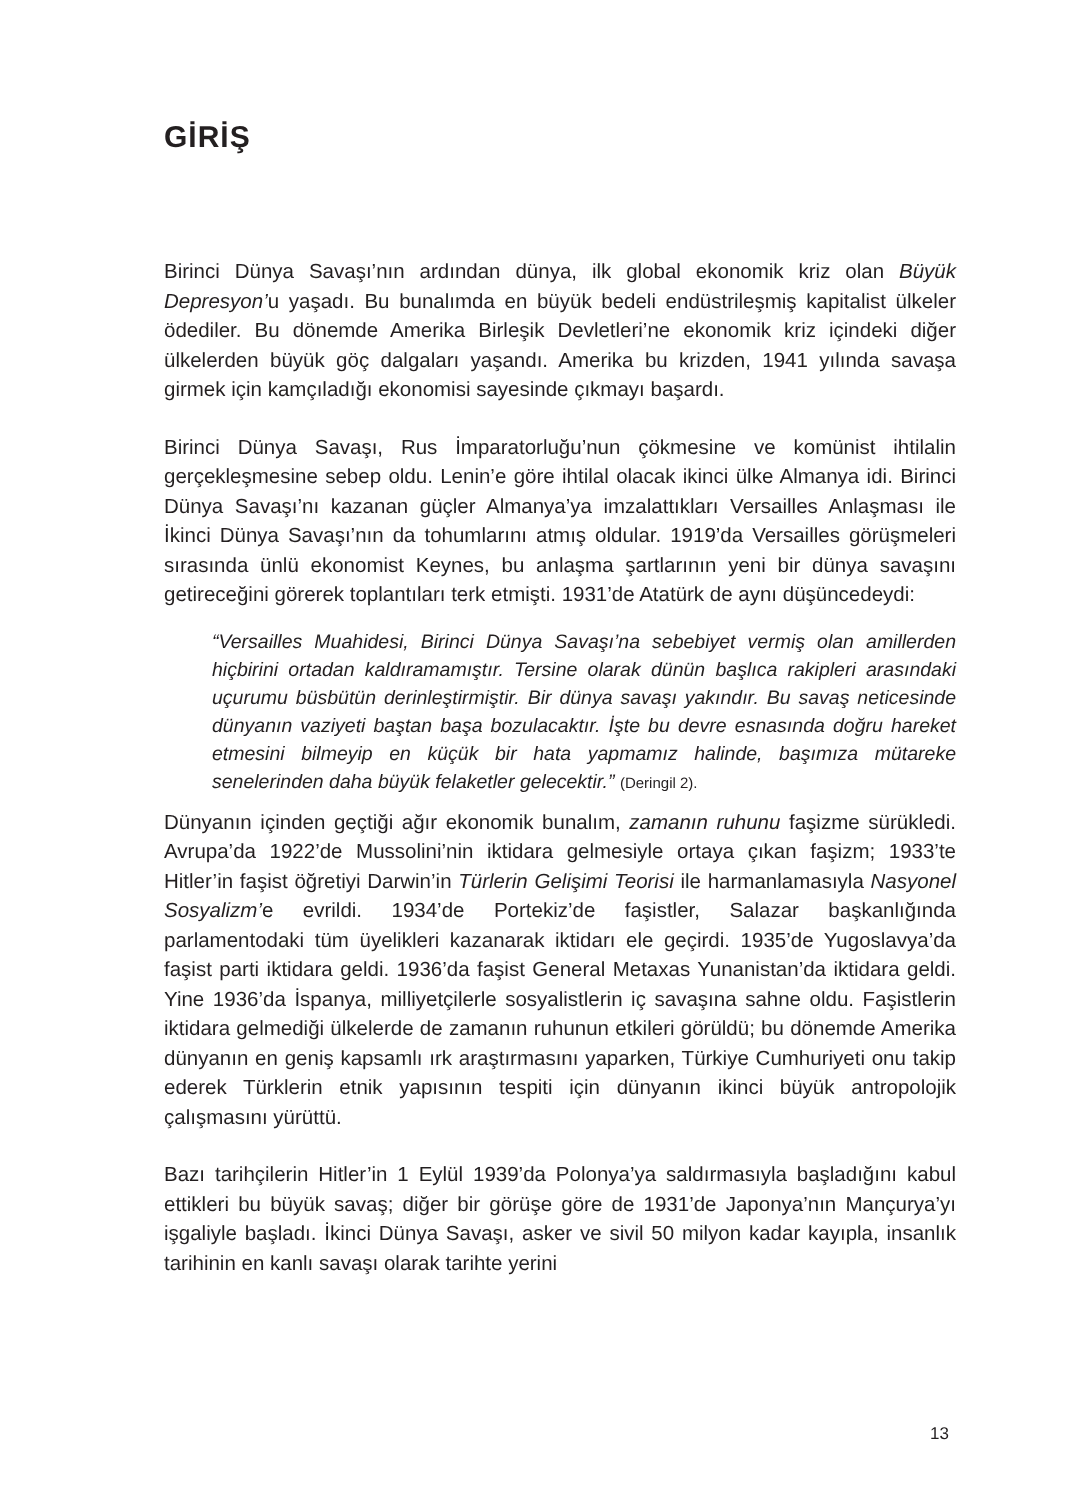GİRİŞ
Birinci Dünya Savaşı’nın ardından dünya, ilk global ekonomik kriz olan Büyük Depresyon’u yaşadı. Bu bunalımda en büyük bedeli endüstrileşmiş kapitalist ülkeler ödediler. Bu dönemde Amerika Birleşik Devletleri’ne ekonomik kriz içindeki diğer ülkelerden büyük göç dalgaları yaşandı. Amerika bu krizden, 1941 yılında savaşa girmek için kamçıladığı ekonomisi sayesinde çıkmayı başardı.
Birinci Dünya Savaşı, Rus İmparatorluğu’nun çökmesine ve komünist ihtilalin gerçekleşmesine sebep oldu. Lenin’e göre ihtilal olacak ikinci ülke Almanya idi. Birinci Dünya Savaşı’nı kazanan güçler Almanya’ya imzalattıkları Versailles Anlaşması ile İkinci Dünya Savaşı’nın da tohumlarını atmış oldular. 1919’da Versailles görüşmeleri sırasında ünlü ekonomist Keynes, bu anlaşma şartlarının yeni bir dünya savaşını getireceğini görerek toplantıları terk etmişti. 1931’de Atatürk de aynı düşüncedeydi:
“Versailles Muahidesi, Birinci Dünya Savaşı’na sebebiyet vermiş olan amillerden hiçbirini ortadan kaldıramamıştır. Tersine olarak dünün başlıca rakipleri arasındaki uçurumu büsbütün derinleştirmiştir. Bir dünya savaşı yakındır. Bu savaş neticesinde dünyanın vaziyeti baştan başa bozulacaktır. İşte bu devre esnasında doğru hareket etmesini bilmeyip en küçük bir hata yapmamız halinde, başımıza mütareke senelerinden daha büyük felaketler gelecektir.” (Deringil 2).
Dünyanın içinden geçtiği ağır ekonomik bunalım, zamanın ruhunu faşizme sürükledi. Avrupa’da 1922’de Mussolini’nin iktidara gelmesiyle ortaya çıkan faşizm; 1933’te Hitler’in faşist öğretiyi Darwin’in Türlerin Gelişimi Teorisi ile harmanlamasıyla Nasyonel Sosyalizm’e evrildi. 1934’de Portekiz’de faşistler, Salazar başkanlığında parlamentodaki tüm üyelikleri kazanarak iktidarı ele geçirdi. 1935’de Yugoslavya’da faşist parti iktidara geldi. 1936’da faşist General Metaxas Yunanistan’da iktidara geldi. Yine 1936’da İspanya, milliyetçilerle sosyalistlerin iç savaşına sahne oldu. Faşistlerin iktidara gelmediği ülkelerde de zamanın ruhunun etkileri görüldü; bu dönemde Amerika dünyanın en geniş kapsamlı ırk araştırmasını yaparken, Türkiye Cumhuriyeti onu takip ederek Türklerin etnik yapısının tespiti için dünyanın ikinci büyük antropolojik çalışmasını yürüttü.
Bazı tarihçilerin Hitler’in 1 Eylül 1939’da Polonya’ya saldırmasıyla başladığını kabul ettikleri bu büyük savaş; diğer bir görüşe göre de 1931’de Japonya’nın Mançurya’yı işgaliyle başladı. İkinci Dünya Savaşı, asker ve sivil 50 milyon kadar kayıpla, insanlık tarihinin en kanlı savaşı olarak tarihte yerini
13